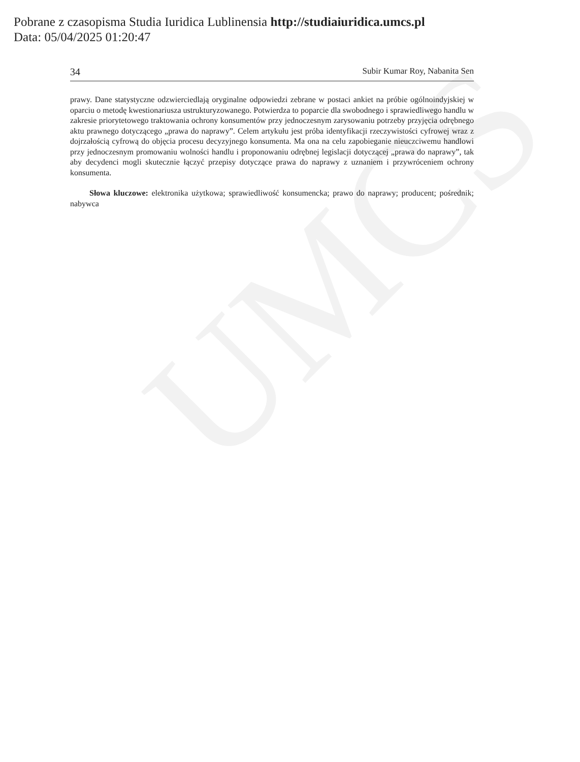UMCS
Pobrane z czasopisma Studia Iuridica Lublinensia http://studiaiuridica.umcs.pl
Data: 05/04/2025 01:20:47
34 Subir Kumar Roy, Nabanita Sen
prawy. Dane statystyczne odzwierciedlają oryginalne odpowiedzi zebrane w postaci ankiet na próbie ogólnoindyjskiej w oparciu o metodę kwestionariusza ustrukturyzowanego. Potwierdza to poparcie dla swobodnego i sprawiedliwego handlu w zakresie priorytetowego traktowania ochrony konsumentów przy jednoczesnym zarysowaniu potrzeby przyjęcia odrębnego aktu prawnego dotyczącego „prawa do naprawy”. Celem artykułu jest próba identyfikacji rzeczywistości cyfrowej wraz z dojrzałością cyfrową do objęcia procesu decyzyjnego konsumenta. Ma ona na celu zapobieganie nieuczciwemu handlowi przy jednoczesnym promowaniu wolności handlu i proponowaniu odrębnej legislacji dotyczącej „prawa do naprawy”, tak aby decydenci mogli skutecznie łączyć przepisy dotyczące prawa do naprawy z uznaniem i przywróceniem ochrony konsumenta.
Słowa kluczowe: elektronika użytkowa; sprawiedliwość konsumencka; prawo do naprawy; producent; pośrednik; nabywca